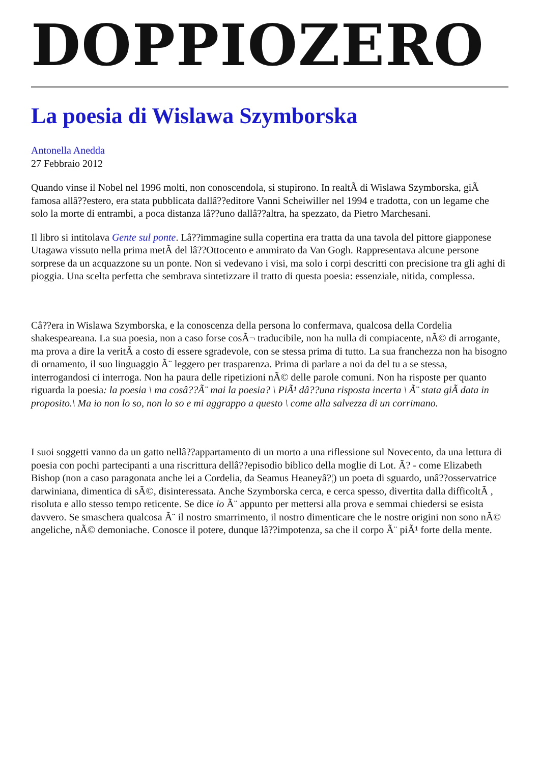DOPPIOZERO
La poesia di Wislawa Szymborska
Antonella Anedda
27 Febbraio 2012
Quando vinse il Nobel nel 1996 molti, non conoscendola, si stupirono. In realtÃ di Wislawa Szymborska, giÃ famosa allâ??estero, era stata pubblicata dallâ??editore Vanni Scheiwiller nel 1994 e tradotta, con un legame che solo la morte di entrambi, a poca distanza lâ??uno dallâ??altra, ha spezzato, da Pietro Marchesani.
Il libro si intitolava Gente sul ponte. Lâ??immagine sulla copertina era tratta da una tavola del pittore giapponese Utagawa vissuto nella prima metÃ del lâ??Ottocento e ammirato da Van Gogh. Rappresentava alcune persone sorprese da un acquazzone su un ponte. Non si vedevano i visi, ma solo i corpi descritti con precisione tra gli aghi di pioggia. Una scelta perfetta che sembrava sintetizzare il tratto di questa poesia: essenziale, nitida, complessa.
Câ??era in Wislawa Szymborska, e la conoscenza della persona lo confermava, qualcosa della Cordelia shakespeareana. La sua poesia, non a caso forse cosÃ¬ traducibile, non ha nulla di compiacente, nÃ© di arrogante, ma prova a dire la veritÃ a costo di essere sgradevole, con se stessa prima di tutto. La sua franchezza non ha bisogno di ornamento, il suo linguaggio Ã¨ leggero per trasparenza. Prima di parlare a noi da del tu a se stessa, interrogandosi ci interroga. Non ha paura delle ripetizioni nÃ© delle parole comuni. Non ha risposte per quanto riguarda la poesia: la poesia \ ma cosâ??Ã¨ mai la poesia? \ PiÃ¹ dâ??una risposta incerta \ Ã¨ stata giÃ data in proposito.\ Ma io non lo so, non lo so e mi aggrappo a questo \ come alla salvezza di un corrimano.
I suoi soggetti vanno da un gatto nellâ??appartamento di un morto a una riflessione sul Novecento, da una lettura di poesia con pochi partecipanti a una riscrittura dellâ??episodio biblico della moglie di Lot. Ã? - come Elizabeth Bishop (non a caso paragonata anche lei a Cordelia, da Seamus Heaneyâ?¦) un poeta di sguardo, unâ??osservatrice darwiniana, dimentica di sÃ©, disinteressata. Anche Szymborska cerca, e cerca spesso, divertita dalla difficoltÃ , risoluta e allo stesso tempo reticente. Se dice io Ã¨ appunto per mettersi alla prova e semmai chiedersi se esista davvero. Se smaschera qualcosa Ã¨ il nostro smarrimento, il nostro dimenticare che le nostre origini non sono nÃ© angeliche, nÃ© demoniache. Conosce il potere, dunque lâ??impotenza, sa che il corpo Ã¨ piÃ¹ forte della mente.